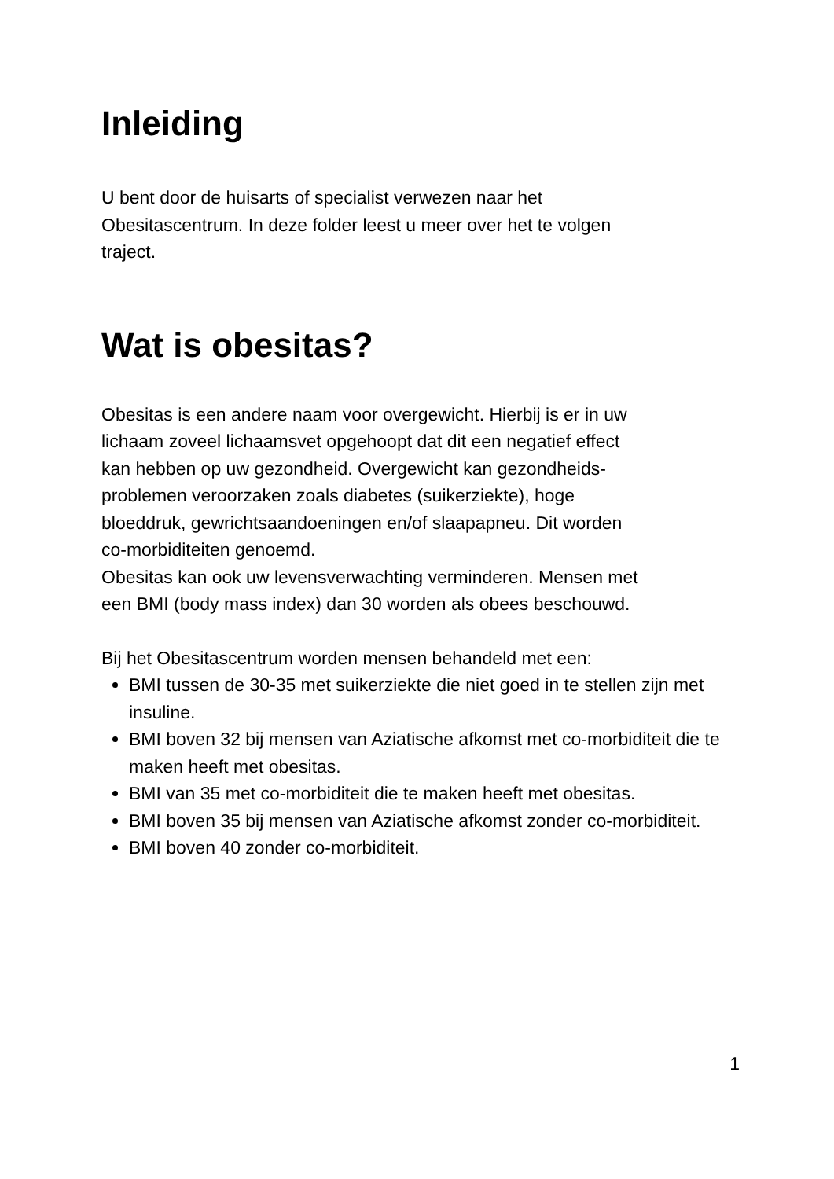Inleiding
U bent door de huisarts of specialist verwezen naar het
Obesitascentrum. In deze folder leest u meer over het te volgen
traject.
Wat is obesitas?
Obesitas is een andere naam voor overgewicht. Hierbij is er in uw
lichaam zoveel lichaamsvet opgehoopt dat dit een negatief effect
kan hebben op uw gezondheid. Overgewicht kan gezondheids-
problemen veroorzaken zoals diabetes (suikerziekte), hoge
bloeddruk, gewrichtsaandoeningen en/of slaapapneu. Dit worden
co-morbiditeiten genoemd.
Obesitas kan ook uw levensverwachting verminderen. Mensen met
een BMI (body mass index) dan 30 worden als obees beschouwd.
Bij het Obesitascentrum worden mensen behandeld met een:
BMI tussen de 30-35 met suikerziekte die niet goed in te stellen zijn met insuline.
BMI boven 32 bij mensen van Aziatische afkomst met co-morbiditeit die te maken heeft met obesitas.
BMI van 35 met co-morbiditeit die te maken heeft met obesitas.
BMI boven 35 bij mensen van Aziatische afkomst zonder co-morbiditeit.
BMI boven 40 zonder co-morbiditeit.
1